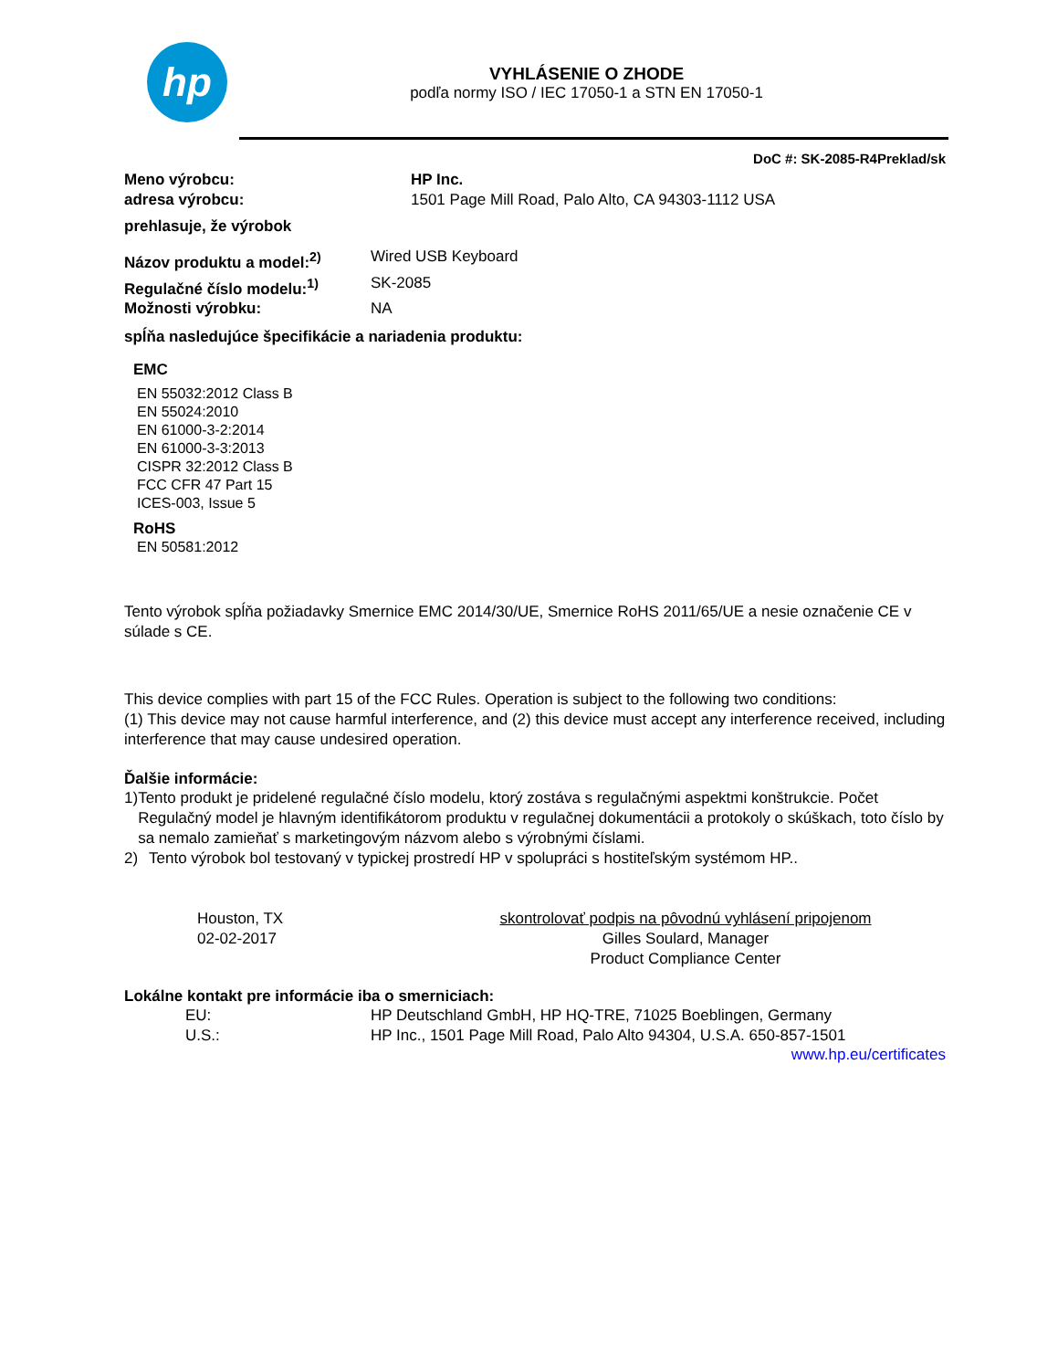hp
VYHLÁSENIE O ZHODE
podľa normy ISO / IEC 17050-1 a STN EN 17050-1
DoC #: SK-2085-R4Preklad/sk
Meno výrobcu: HP Inc.
adresa výrobcu: 1501 Page Mill Road, Palo Alto, CA 94303-1112 USA
prehlasuje, že výrobok
Názov produktu a model:<sup>2)</sup> Wired USB Keyboard
Regulačné číslo modelu:<sup>1)</sup> SK-2085
Možnosti výrobku: NA
spĺňa nasledujúce špecifikácie a nariadenia produktu:
EMC
EN 55032:2012 Class B
EN 55024:2010
EN 61000-3-2:2014
EN 61000-3-3:2013
CISPR 32:2012 Class B
FCC CFR 47 Part 15
ICES-003, Issue 5
RoHS
EN 50581:2012
Tento výrobok spĺňa požiadavky Smernice EMC 2014/30/UE, Smernice RoHS 2011/65/UE a nesie označenie CE v súlade s CE.
This device complies with part 15 of the FCC Rules. Operation is subject to the following two conditions:
(1) This device may not cause harmful interference, and (2) this device must accept any interference received, including interference that may cause undesired operation.
Ďalšie informácie:
1) Tento produkt je pridelené regulačné číslo modelu, ktorý zostáva s regulačnými aspektmi konštrukcie. Počet Regulačný model je hlavným identifikátorom produktu v regulačnej dokumentácii a protokoly o skúškach, toto číslo by sa nemalo zamieňať s marketingovým názvom alebo s výrobnými číslami.
2) Tento výrobok bol testovaný v typickej prostredí HP v spolupráci s hostiteľským systémom HP..
Houston, TX
02-02-2017 skontrolovať podpis na pôvodnú vyhlásení pripojenom
Gilles Soulard, Manager
Product Compliance Center
Lokálne kontakt pre informácie iba o smerniciach:
EU: HP Deutschland GmbH, HP HQ-TRE, 71025 Boeblingen, Germany
U.S.: HP Inc., 1501 Page Mill Road, Palo Alto 94304, U.S.A. 650-857-1501
www.hp.eu/certificates